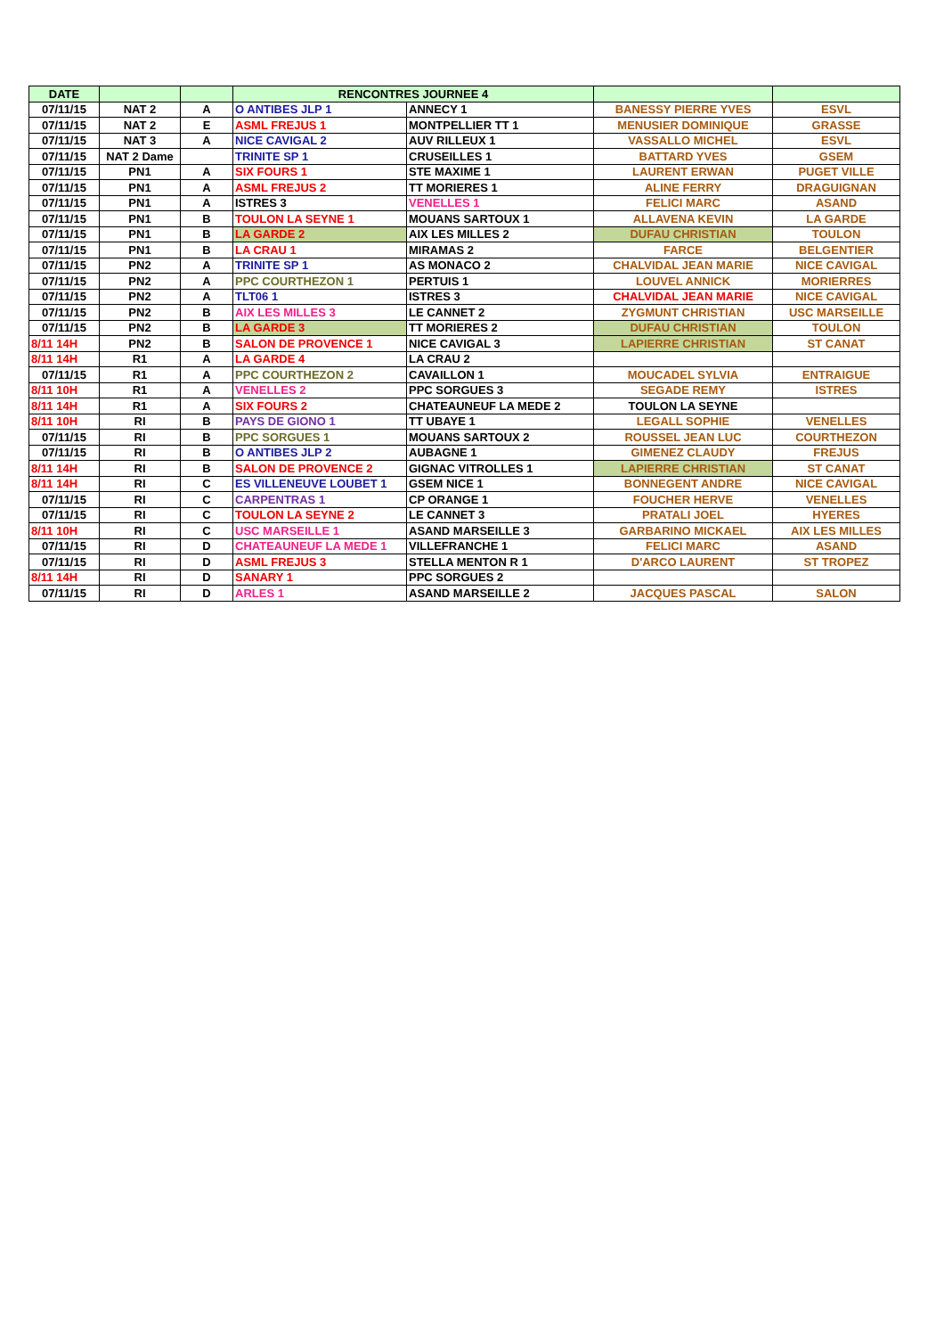| DATE | | | RENCONTRES JOURNEE 4 | | | |
| --- | --- | --- | --- | --- | --- | --- |
| 07/11/15 | NAT 2 | A | O ANTIBES JLP 1 | ANNECY 1 | BANESSY PIERRE YVES | ESVL |
| 07/11/15 | NAT 2 | E | ASML FREJUS 1 | MONTPELLIER TT 1 | MENUSIER DOMINIQUE | GRASSE |
| 07/11/15 | NAT 3 | A | NICE CAVIGAL 2 | AUV RILLEUX 1 | VASSALLO MICHEL | ESVL |
| 07/11/15 | NAT 2 Dame | | TRINITE SP 1 | CRUSEILLES 1 | BATTARD YVES | GSEM |
| 07/11/15 | PN1 | A | SIX FOURS 1 | STE MAXIME 1 | LAURENT ERWAN | PUGET VILLE |
| 07/11/15 | PN1 | A | ASML FREJUS 2 | TT MORIERES 1 | ALINE FERRY | DRAGUIGNAN |
| 07/11/15 | PN1 | A | ISTRES 3 | VENELLES 1 | FELICI MARC | ASAND |
| 07/11/15 | PN1 | B | TOULON LA SEYNE 1 | MOUANS SARTOUX 1 | ALLAVENA KEVIN | LA GARDE |
| 07/11/15 | PN1 | B | LA GARDE 2 | AIX LES MILLES 2 | DUFAU CHRISTIAN | TOULON |
| 07/11/15 | PN1 | B | LA CRAU 1 | MIRAMAS 2 | FARCE | BELGENTIER |
| 07/11/15 | PN2 | A | TRINITE SP 1 | AS MONACO 2 | CHALVIDAL JEAN MARIE | NICE CAVIGAL |
| 07/11/15 | PN2 | A | PPC COURTHEZON 1 | PERTUIS 1 | LOUVEL ANNICK | MORIERRES |
| 07/11/15 | PN2 | A | TLT06 1 | ISTRES 3 | CHALVIDAL JEAN MARIE | NICE CAVIGAL |
| 07/11/15 | PN2 | B | AIX LES MILLES 3 | LE CANNET 2 | ZYGMUNT CHRISTIAN | USC MARSEILLE |
| 07/11/15 | PN2 | B | LA GARDE 3 | TT MORIERES 2 | DUFAU CHRISTIAN | TOULON |
| 8/11 14H | PN2 | B | SALON DE PROVENCE 1 | NICE CAVIGAL 3 | LAPIERRE CHRISTIAN | ST CANAT |
| 8/11 14H | R1 | A | LA GARDE 4 | LA CRAU 2 | | |
| 07/11/15 | R1 | A | PPC COURTHEZON 2 | CAVAILLON 1 | MOUCADEL SYLVIA | ENTRAIGUE |
| 8/11 10H | R1 | A | VENELLES 2 | PPC SORGUES 3 | SEGADE REMY | ISTRES |
| 8/11 14H | R1 | A | SIX FOURS 2 | CHATEAUNEUF LA MEDE 2 | TOULON LA SEYNE | |
| 8/11 10H | RI | B | PAYS DE GIONO 1 | TT UBAYE 1 | LEGALL SOPHIE | VENELLES |
| 07/11/15 | RI | B | PPC SORGUES 1 | MOUANS SARTOUX 2 | ROUSSEL JEAN LUC | COURTHEZON |
| 07/11/15 | RI | B | O ANTIBES JLP 2 | AUBAGNE 1 | GIMENEZ CLAUDY | FREJUS |
| 8/11 14H | RI | B | SALON DE PROVENCE 2 | GIGNAC VITROLLES 1 | LAPIERRE CHRISTIAN | ST CANAT |
| 8/11 14H | RI | C | ES VILLENEUVE LOUBET 1 | GSEM NICE 1 | BONNEGENT ANDRE | NICE CAVIGAL |
| 07/11/15 | RI | C | CARPENTRAS 1 | CP ORANGE 1 | FOUCHER HERVE | VENELLES |
| 07/11/15 | RI | C | TOULON LA SEYNE 2 | LE CANNET 3 | PRATALI JOEL | HYERES |
| 8/11 10H | RI | C | USC MARSEILLE 1 | ASAND MARSEILLE 3 | GARBARINO MICKAEL | AIX LES MILLES |
| 07/11/15 | RI | D | CHATEAUNEUF LA MEDE 1 | VILLEFRANCHE 1 | FELICI MARC | ASAND |
| 07/11/15 | RI | D | ASML FREJUS 3 | STELLA MENTON R 1 | D'ARCO LAURENT | ST TROPEZ |
| 8/11 14H | RI | D | SANARY 1 | PPC SORGUES 2 | | |
| 07/11/15 | RI | D | ARLES 1 | ASAND MARSEILLE 2 | JACQUES PASCAL | SALON |